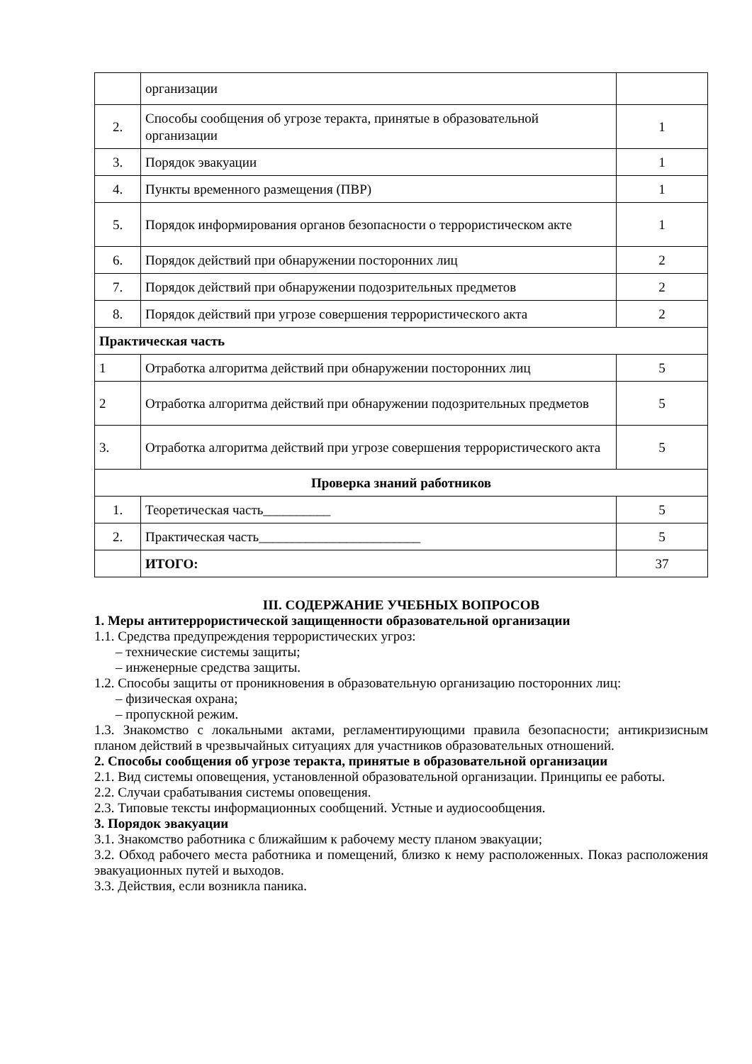| | организации | |
| 2. | Способы сообщения об угрозе теракта, принятые в образовательной организации | 1 |
| 3. | Порядок эвакуации | 1 |
| 4. | Пункты временного размещения (ПВР) | 1 |
| 5. | Порядок информирования органов безопасности о террористическом акте | 1 |
| 6. | Порядок действий при обнаружении посторонних лиц | 2 |
| 7. | Порядок действий при обнаружении подозрительных предметов | 2 |
| 8. | Порядок действий при угрозе совершения террористического акта | 2 |
| Практическая часть | | |
| 1 | Отработка алгоритма действий при обнаружении посторонних лиц | 5 |
| 2 | Отработка алгоритма действий при обнаружении подозрительных предметов | 5 |
| 3. | Отработка алгоритма действий при угрозе совершения террористического акта | 5 |
| Проверка знаний работников | | |
| 1. | Теоретическая часть__________ | 5 |
| 2. | Практическая часть________________________ | 5 |
| | ИТОГО: | 37 |
III. СОДЕРЖАНИЕ УЧЕБНЫХ ВОПРОСОВ
1. Меры антитеррористической защищенности образовательной организации
1.1. Средства предупреждения террористических угроз:
– технические системы защиты;
– инженерные средства защиты.
1.2. Способы защиты от проникновения в образовательную организацию посторонних лиц:
– физическая охрана;
– пропускной режим.
1.3. Знакомство с локальными актами, регламентирующими правила безопасности; антикризисным планом действий в чрезвычайных ситуациях для участников образовательных отношений.
2. Способы сообщения об угрозе теракта, принятые в образовательной организации
2.1. Вид системы оповещения, установленной образовательной организации. Принципы ее работы.
2.2. Случаи срабатывания системы оповещения.
2.3. Типовые тексты информационных сообщений. Устные и аудиосообщения.
3. Порядок эвакуации
3.1. Знакомство работника с ближайшим к рабочему месту планом эвакуации;
3.2. Обход рабочего места работника и помещений, близко к нему расположенных. Показ расположения эвакуационных путей и выходов.
3.3. Действия, если возникла паника.